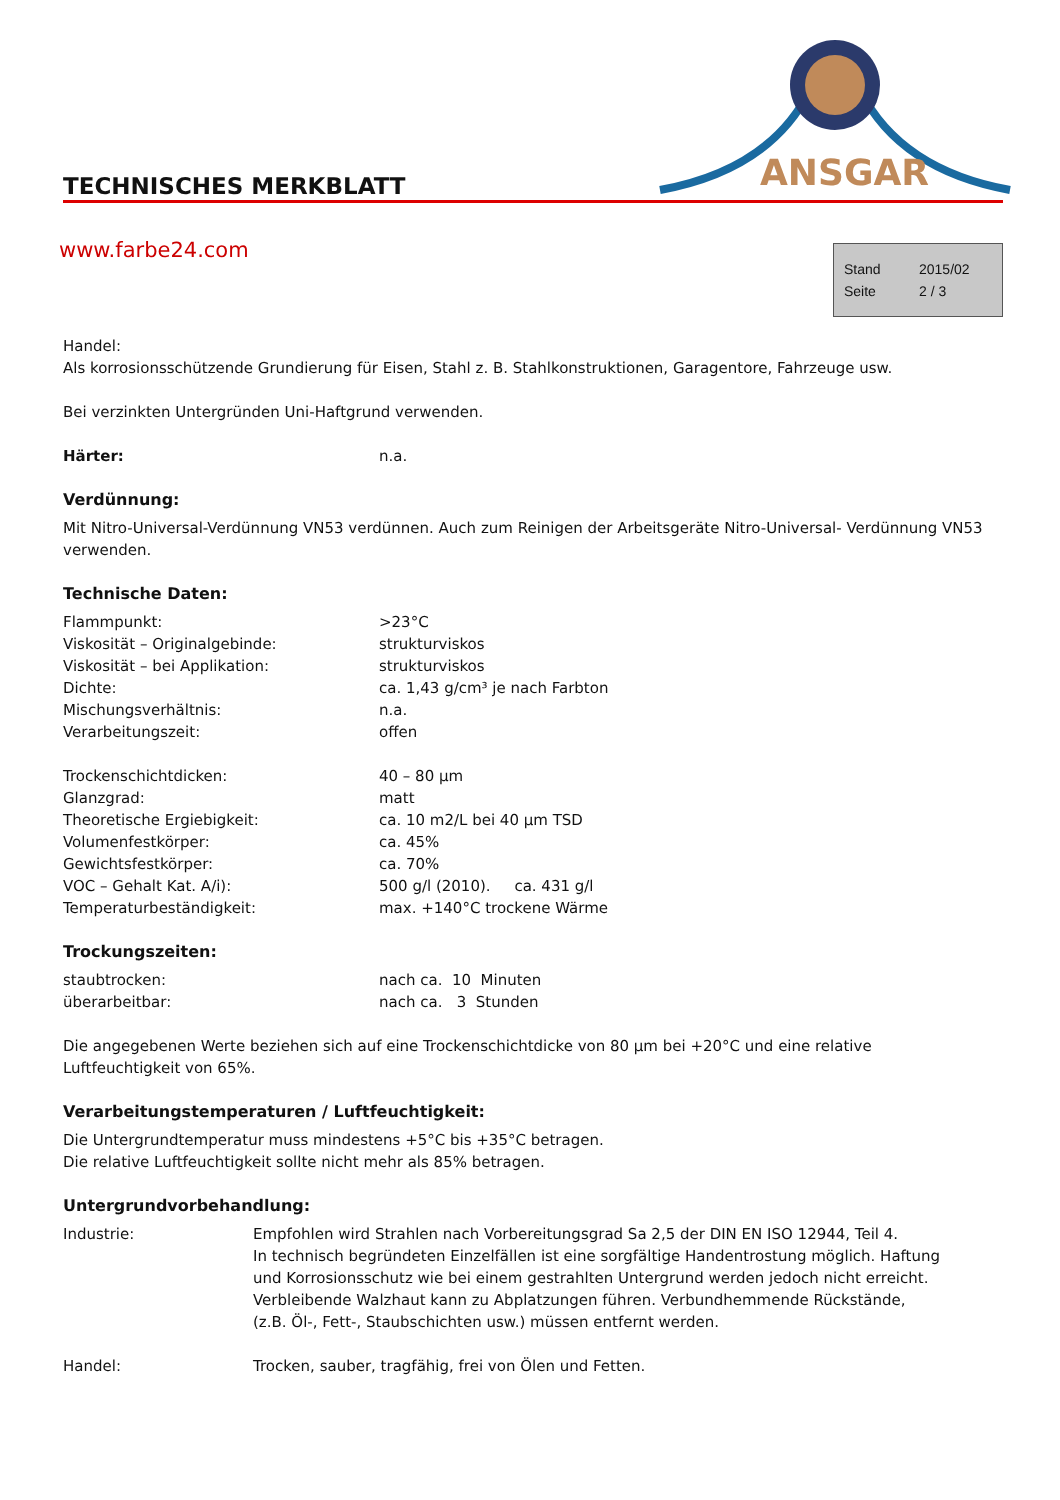ANSGAR
TECHNISCHES MERKBLATT
www.farbe24.com
| Stand | 2015/02 |
| Seite | 2 / 3 |
Handel:
Als korrosionsschützende Grundierung für Eisen, Stahl z. B. Stahlkonstruktionen, Garagentore, Fahrzeuge usw.
Bei verzinkten Untergründen Uni-Haftgrund verwenden.
| Härter: | n.a. |
Verdünnung:
Mit Nitro-Universal-Verdünnung VN53 verdünnen. Auch zum Reinigen der Arbeitsgeräte Nitro-Universal- Verdünnung VN53 verwenden.
Technische Daten:
| Flammpunkt: | >23°C |
| Viskosität – Originalgebinde: | strukturviskos |
| Viskosität – bei Applikation: | strukturviskos |
| Dichte: | ca. 1,43 g/cm³ je nach Farbton |
| Mischungsverhältnis: | n.a. |
| Verarbeitungszeit: | offen |
| Trockenschichtdicken: | 40 – 80 µm |
| Glanzgrad: | matt |
| Theoretische Ergiebigkeit: | ca. 10 m2/L bei 40 µm TSD |
| Volumenfestkörper: | ca. 45% |
| Gewichtsfestkörper: | ca. 70% |
| VOC – Gehalt Kat. A/i): | 500 g/l (2010). ca. 431 g/l |
| Temperaturbeständigkeit: | max. +140°C trockene Wärme |
Trockungszeiten:
| staubtrocken: | nach ca. 10 Minuten |
| überarbeitbar: | nach ca. 3 Stunden |
Die angegebenen Werte beziehen sich auf eine Trockenschichtdicke von 80 µm bei +20°C und eine relative Luftfeuchtigkeit von 65%.
Verarbeitungstemperaturen / Luftfeuchtigkeit:
Die Untergrundtemperatur muss mindestens +5°C bis +35°C betragen.
Die relative Luftfeuchtigkeit sollte nicht mehr als 85% betragen.
Untergrundvorbehandlung:
| Industrie: | Empfohlen wird Strahlen nach Vorbereitungsgrad Sa 2,5 der DIN EN ISO 12944, Teil 4. In technisch begründeten Einzelfällen ist eine sorgfältige Handentrostung möglich. Haftung und Korrosionsschutz wie bei einem gestrahlten Untergrund werden jedoch nicht erreicht. Verbleibende Walzhaut kann zu Abplatzungen führen. Verbundhemmende Rückstände, (z.B. Öl-, Fett-, Staubschichten usw.) müssen entfernt werden. |
| Handel: | Trocken, sauber, tragfähig, frei von Ölen und Fetten. |